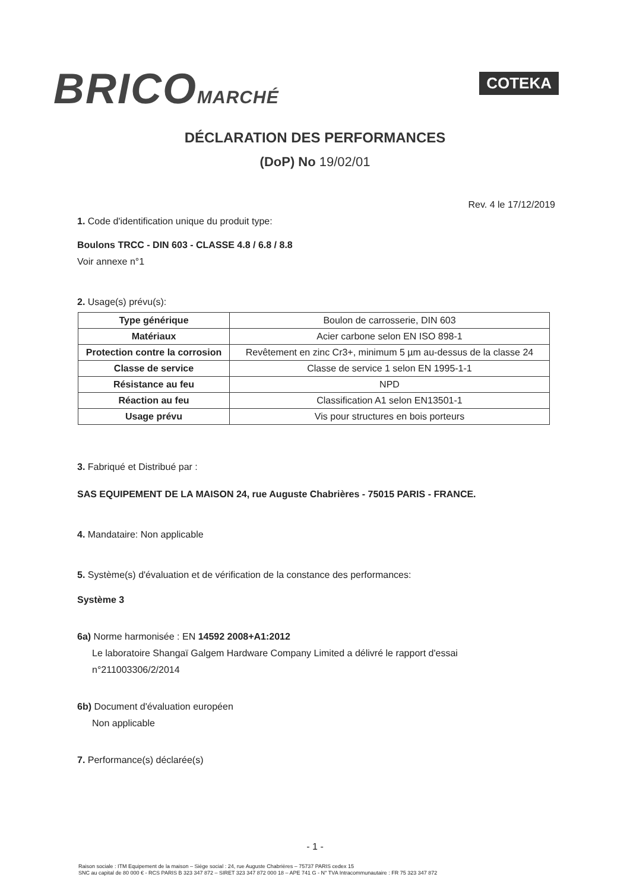BRICOMARCHÉ
COTEKA
DÉCLARATION DES PERFORMANCES
(DoP) No 19/02/01
Rev. 4 le 17/12/2019
1. Code d'identification unique du produit type:
Boulons TRCC - DIN 603 - CLASSE 4.8 / 6.8 / 8.8
Voir annexe n°1
2. Usage(s) prévu(s):
| Type générique | Boulon de carrosserie, DIN 603 |
| Matériaux | Acier carbone selon EN ISO 898-1 |
| Protection contre la corrosion | Revêtement en zinc Cr3+, minimum 5 µm au-dessus de la classe 24 |
| Classe de service | Classe de service 1 selon EN 1995-1-1 |
| Résistance au feu | NPD |
| Réaction au feu | Classification A1 selon EN13501-1 |
| Usage prévu | Vis pour structures en bois porteurs |
3. Fabriqué et Distribué par :
SAS EQUIPEMENT DE LA MAISON 24, rue Auguste Chabrières - 75015 PARIS - FRANCE.
4. Mandataire: Non applicable
5. Système(s) d'évaluation et de vérification de la constance des performances:
Système 3
6a) Norme harmonisée : EN 14592 2008+A1:2012
Le laboratoire Shangaï Galgem Hardware Company Limited a délivré le rapport d'essai
n°211003306/2/2014
6b) Document d'évaluation européen
Non applicable
7. Performance(s) déclarée(s)
- 1 -
Raison sociale : ITM Equipement de la maison – Siège social : 24, rue Auguste Chabrières – 75737 PARIS cedex 15
SNC au capital de 80 000 € - RCS PARIS B 323 347 872 – SIRET 323 347 872 000 18 – APE 741 G - N° TVA Intracommunautaire : FR 75 323 347 872